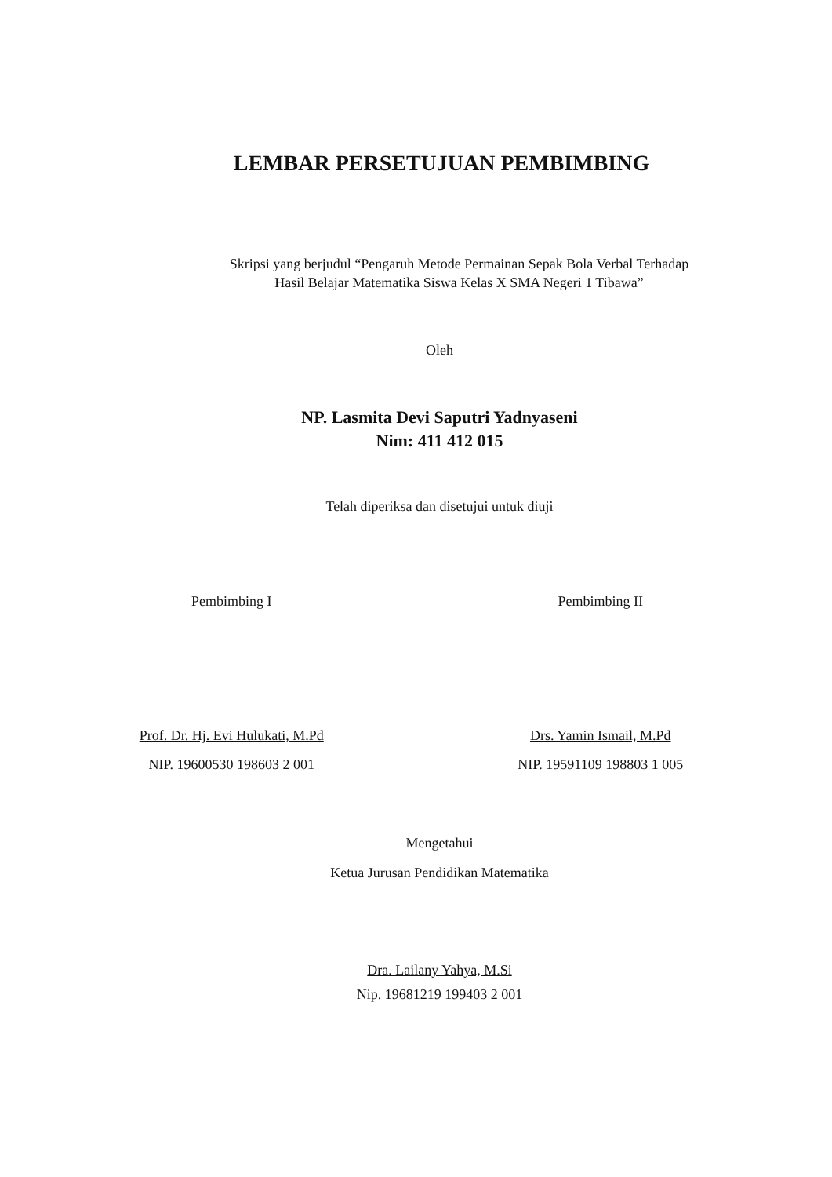LEMBAR PERSETUJUAN PEMBIMBING
Skripsi yang berjudul “Pengaruh Metode Permainan Sepak Bola Verbal Terhadap
Hasil Belajar Matematika Siswa Kelas X SMA Negeri 1 Tibawa”
Oleh
NP. Lasmita Devi Saputri Yadnyaseni
Nim: 411 412 015
Telah diperiksa dan disetujui untuk diuji
Pembimbing I
Prof. Dr. Hj. Evi Hulukati, M.Pd
NIP. 19600530 198603 2 001
Pembimbing II
Drs. Yamin Ismail, M.Pd
NIP. 19591109 198803 1 005
Mengetahui
Ketua Jurusan Pendidikan Matematika
Dra. Lailany Yahya, M.Si
Nip. 19681219 199403 2 001